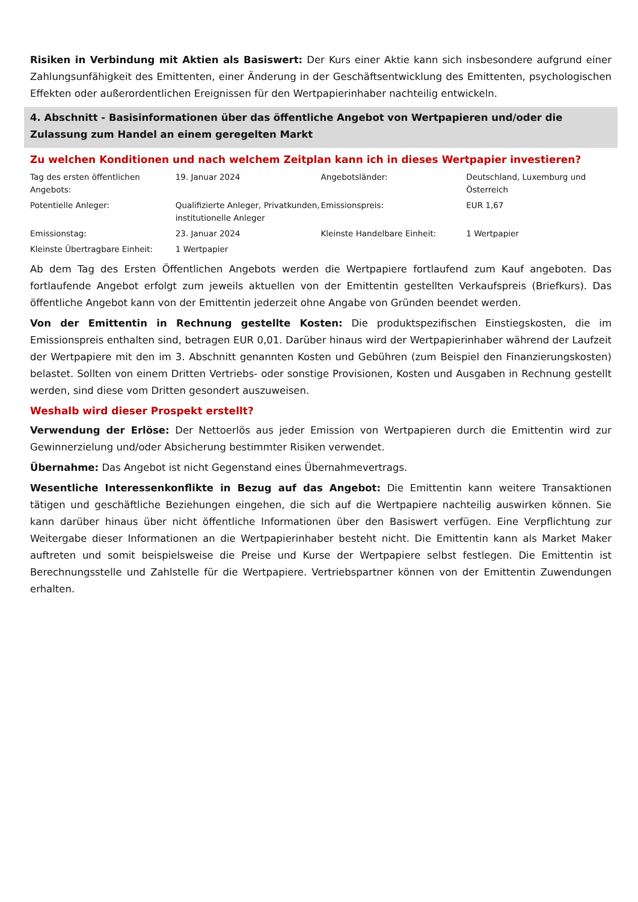Risiken in Verbindung mit Aktien als Basiswert: Der Kurs einer Aktie kann sich insbesondere aufgrund einer Zahlungsunfähigkeit des Emittenten, einer Änderung in der Geschäftsentwicklung des Emittenten, psychologischen Effekten oder außerordentlichen Ereignissen für den Wertpapierinhaber nachteilig entwickeln.
4. Abschnitt - Basisinformationen über das öffentliche Angebot von Wertpapieren und/oder die Zulassung zum Handel an einem geregelten Markt
Zu welchen Konditionen und nach welchem Zeitplan kann ich in dieses Wertpapier investieren?
| Tag des ersten öffentlichen Angebots: | 19. Januar 2024 | Angebotsländer: | Deutschland, Luxemburg und Österreich |
| Potentielle Anleger: | Qualifizierte Anleger, Privatkunden, institutionelle Anleger | Emissionspreis: | EUR 1,67 |
| Emissionstag: | 23. Januar 2024 | Kleinste Handelbare Einheit: | 1 Wertpapier |
| Kleinste Übertragbare Einheit: | 1 Wertpapier | | |
Ab dem Tag des Ersten Öffentlichen Angebots werden die Wertpapiere fortlaufend zum Kauf angeboten. Das fortlaufende Angebot erfolgt zum jeweils aktuellen von der Emittentin gestellten Verkaufspreis (Briefkurs). Das öffentliche Angebot kann von der Emittentin jederzeit ohne Angabe von Gründen beendet werden.
Von der Emittentin in Rechnung gestellte Kosten: Die produktspezifischen Einstiegskosten, die im Emissionspreis enthalten sind, betragen EUR 0,01. Darüber hinaus wird der Wertpapierinhaber während der Laufzeit der Wertpapiere mit den im 3. Abschnitt genannten Kosten und Gebühren (zum Beispiel den Finanzierungskosten) belastet. Sollten von einem Dritten Vertriebs- oder sonstige Provisionen, Kosten und Ausgaben in Rechnung gestellt werden, sind diese vom Dritten gesondert auszuweisen.
Weshalb wird dieser Prospekt erstellt?
Verwendung der Erlöse: Der Nettoerlös aus jeder Emission von Wertpapieren durch die Emittentin wird zur Gewinnerzielung und/oder Absicherung bestimmter Risiken verwendet.
Übernahme: Das Angebot ist nicht Gegenstand eines Übernahmevertrags.
Wesentliche Interessenkonflikte in Bezug auf das Angebot: Die Emittentin kann weitere Transaktionen tätigen und geschäftliche Beziehungen eingehen, die sich auf die Wertpapiere nachteilig auswirken können. Sie kann darüber hinaus über nicht öffentliche Informationen über den Basiswert verfügen. Eine Verpflichtung zur Weitergabe dieser Informationen an die Wertpapierinhaber besteht nicht. Die Emittentin kann als Market Maker auftreten und somit beispielsweise die Preise und Kurse der Wertpapiere selbst festlegen. Die Emittentin ist Berechnungsstelle und Zahlstelle für die Wertpapiere. Vertriebspartner können von der Emittentin Zuwendungen erhalten.